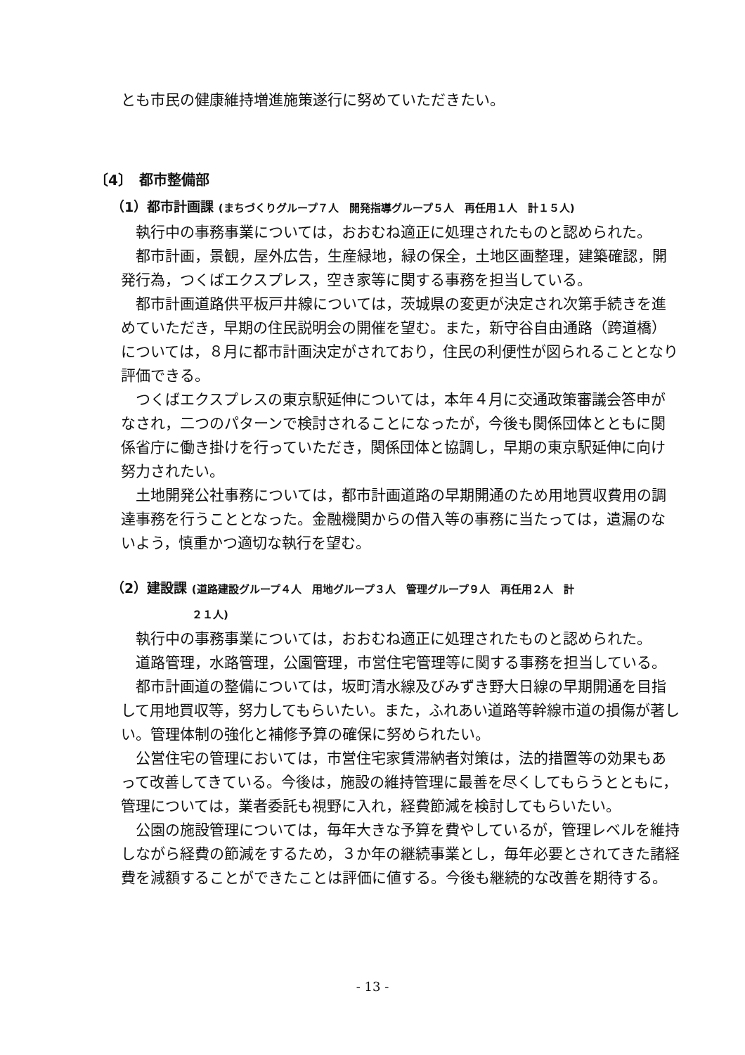とも市民の健康維持増進施策遂行に努めていただきたい。
〔4〕　都市整備部
（1）都市計画課 (まちづくりグループ７人　開発指導グループ５人　再任用１人　計１５人)
執行中の事務事業については，おおむね適正に処理されたものと認められた。
都市計画，景観，屋外広告，生産緑地，緑の保全，土地区画整理，建築確認，開発行為，つくばエクスプレス，空き家等に関する事務を担当している。
都市計画道路供平板戸井線については，茨城県の変更が決定され次第手続きを進めていただき，早期の住民説明会の開催を望む。また，新守谷自由通路（跨道橋）については，８月に都市計画決定がされており，住民の利便性が図られることとなり評価できる。
つくばエクスプレスの東京駅延伸については，本年４月に交通政策審議会答申がなされ，二つのパターンで検討されることになったが，今後も関係団体とともに関係省庁に働き掛けを行っていただき，関係団体と協調し，早期の東京駅延伸に向け努力されたい。
土地開発公社事務については，都市計画道路の早期開通のため用地買収費用の調達事務を行うこととなった。金融機関からの借入等の事務に当たっては，遺漏のないよう，慎重かつ適切な執行を望む。
（2）建設課 (道路建設グループ４人　用地グループ３人　管理グループ９人　再任用２人　計
２１人)
執行中の事務事業については，おおむね適正に処理されたものと認められた。
道路管理，水路管理，公園管理，市営住宅管理等に関する事務を担当している。
都市計画道の整備については，坂町清水線及びみずき野大日線の早期開通を目指して用地買収等，努力してもらいたい。また，ふれあい道路等幹線市道の損傷が著しい。管理体制の強化と補修予算の確保に努められたい。
公営住宅の管理においては，市営住宅家賃滞納者対策は，法的措置等の効果もあって改善してきている。今後は，施設の維持管理に最善を尽くしてもらうとともに，管理については，業者委託も視野に入れ，経費節減を検討してもらいたい。
公園の施設管理については，毎年大きな予算を費やしているが，管理レベルを維持しながら経費の節減をするため，３か年の継続事業とし，毎年必要とされてきた諸経費を減額することができたことは評価に値する。今後も継続的な改善を期待する。
- 13 -